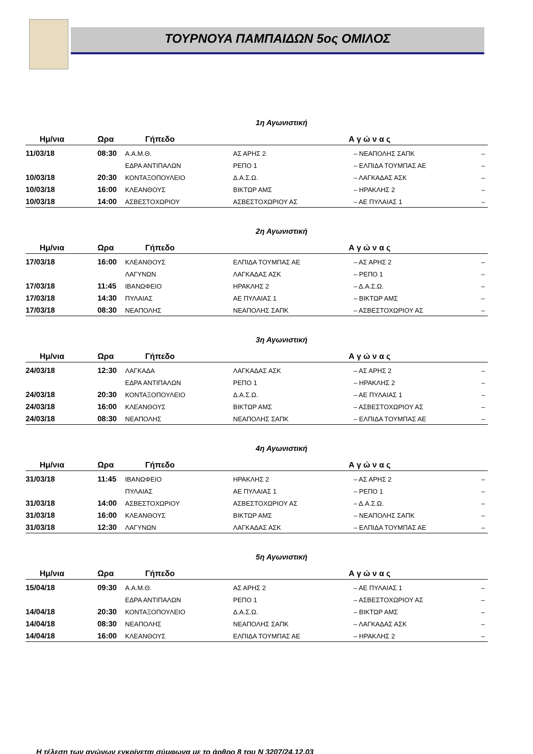ΤΟΥΡΝΟΥΑ ΠΑΜΠΑΙΔΩΝ 5ος ΟΜΙΛΟΣ
1η Αγωνιστική
| Ημ/νια | Ωρα | Γήπεδο | Α γ ώ ν α ς | | |
| --- | --- | --- | --- | --- | --- |
| 11/03/18 | 08:30 | Α.Α.Μ.Θ. | ΑΣ ΑΡΗΣ 2 | – ΝΕΑΠΟΛΗΣ ΣΑΠΚ | – |
| | | ΕΔΡΑ ΑΝΤΙΠΑΛΩΝ | ΡΕΠΟ 1 | – ΕΛΠΙΔΑ ΤΟΥΜΠΑΣ ΑΕ | – |
| 10/03/18 | 20:30 | ΚΟΝΤΑΞΟΠΟΥΛΕΙΟ | Δ.Α.Σ.Ω. | – ΛΑΓΚΑΔΑΣ ΑΣΚ | – |
| 10/03/18 | 16:00 | ΚΛΕΑΝΘΟΥΣ | ΒΙΚΤΩΡ ΑΜΣ | – ΗΡΑΚΛΗΣ 2 | – |
| 10/03/18 | 14:00 | ΑΣΒΕΣΤΟΧΩΡΙΟΥ | ΑΣΒΕΣΤΟΧΩΡΙΟΥ ΑΣ | – ΑΕ ΠΥΛΑΙΑΣ 1 | – |
2η Αγωνιστική
| Ημ/νια | Ωρα | Γήπεδο | Α γ ώ ν α ς | | |
| --- | --- | --- | --- | --- | --- |
| 17/03/18 | 16:00 | ΚΛΕΑΝΘΟΥΣ | ΕΛΠΙΔΑ ΤΟΥΜΠΑΣ ΑΕ | – ΑΣ ΑΡΗΣ 2 | – |
| | | ΛΑΓΥΝΩΝ | ΛΑΓΚΑΔΑΣ ΑΣΚ | – ΡΕΠΟ 1 | – |
| 17/03/18 | 11:45 | ΙΒΑΝΩΦΕΙΟ | ΗΡΑΚΛΗΣ 2 | – Δ.Α.Σ.Ω. | – |
| 17/03/18 | 14:30 | ΠΥΛΑΙΑΣ | ΑΕ ΠΥΛΑΙΑΣ 1 | – ΒΙΚΤΩΡ ΑΜΣ | – |
| 17/03/18 | 08:30 | ΝΕΑΠΟΛΗΣ | ΝΕΑΠΟΛΗΣ ΣΑΠΚ | – ΑΣΒΕΣΤΟΧΩΡΙΟΥ ΑΣ | – |
3η Αγωνιστική
| Ημ/νια | Ωρα | Γήπεδο | Α γ ώ ν α ς | | |
| --- | --- | --- | --- | --- | --- |
| 24/03/18 | 12:30 | ΛΑΓΚΑΔΑ | ΛΑΓΚΑΔΑΣ ΑΣΚ | – ΑΣ ΑΡΗΣ 2 | – |
| | | ΕΔΡΑ ΑΝΤΙΠΑΛΩΝ | ΡΕΠΟ 1 | – ΗΡΑΚΛΗΣ 2 | – |
| 24/03/18 | 20:30 | ΚΟΝΤΑΞΟΠΟΥΛΕΙΟ | Δ.Α.Σ.Ω. | – ΑΕ ΠΥΛΑΙΑΣ 1 | – |
| 24/03/18 | 16:00 | ΚΛΕΑΝΘΟΥΣ | ΒΙΚΤΩΡ ΑΜΣ | – ΑΣΒΕΣΤΟΧΩΡΙΟΥ ΑΣ | – |
| 24/03/18 | 08:30 | ΝΕΑΠΟΛΗΣ | ΝΕΑΠΟΛΗΣ ΣΑΠΚ | – ΕΛΠΙΔΑ ΤΟΥΜΠΑΣ ΑΕ | – |
4η Αγωνιστική
| Ημ/νια | Ωρα | Γήπεδο | Α γ ώ ν α ς | | |
| --- | --- | --- | --- | --- | --- |
| 31/03/18 | 11:45 | ΙΒΑΝΩΦΕΙΟ | ΗΡΑΚΛΗΣ 2 | – ΑΣ ΑΡΗΣ 2 | – |
| | | ΠΥΛΑΙΑΣ | ΑΕ ΠΥΛΑΙΑΣ 1 | – ΡΕΠΟ 1 | – |
| 31/03/18 | 14:00 | ΑΣΒΕΣΤΟΧΩΡΙΟΥ | ΑΣΒΕΣΤΟΧΩΡΙΟΥ ΑΣ | – Δ.Α.Σ.Ω. | – |
| 31/03/18 | 16:00 | ΚΛΕΑΝΘΟΥΣ | ΒΙΚΤΩΡ ΑΜΣ | – ΝΕΑΠΟΛΗΣ ΣΑΠΚ | – |
| 31/03/18 | 12:30 | ΛΑΓΥΝΩΝ | ΛΑΓΚΑΔΑΣ ΑΣΚ | – ΕΛΠΙΔΑ ΤΟΥΜΠΑΣ ΑΕ | – |
5η Αγωνιστική
| Ημ/νια | Ωρα | Γήπεδο | Α γ ώ ν α ς | | |
| --- | --- | --- | --- | --- | --- |
| 15/04/18 | 09:30 | Α.Α.Μ.Θ. | ΑΣ ΑΡΗΣ 2 | – ΑΕ ΠΥΛΑΙΑΣ 1 | – |
| | | ΕΔΡΑ ΑΝΤΙΠΑΛΩΝ | ΡΕΠΟ 1 | – ΑΣΒΕΣΤΟΧΩΡΙΟΥ ΑΣ | – |
| 14/04/18 | 20:30 | ΚΟΝΤΑΞΟΠΟΥΛΕΙΟ | Δ.Α.Σ.Ω. | – ΒΙΚΤΩΡ ΑΜΣ | – |
| 14/04/18 | 08:30 | ΝΕΑΠΟΛΗΣ | ΝΕΑΠΟΛΗΣ ΣΑΠΚ | – ΛΑΓΚΑΔΑΣ ΑΣΚ | – |
| 14/04/18 | 16:00 | ΚΛΕΑΝΘΟΥΣ | ΕΛΠΙΔΑ ΤΟΥΜΠΑΣ ΑΕ | – ΗΡΑΚΛΗΣ 2 | – |
Η τέλεση των αγώνων εγκρίνεται σύμφωνα με το άρθρο 8 του Ν 3207/24.12.03